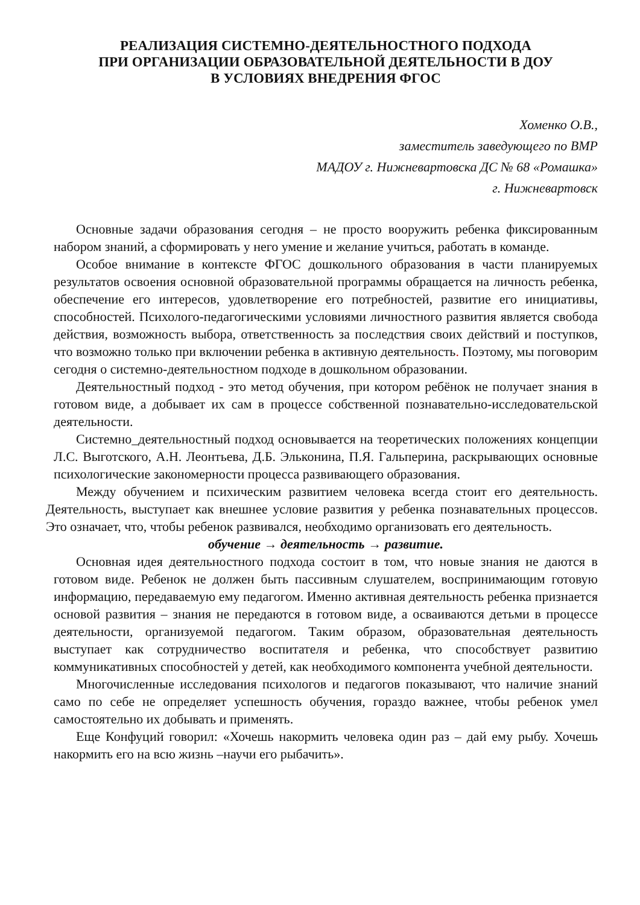РЕАЛИЗАЦИЯ СИСТЕМНО-ДЕЯТЕЛЬНОСТНОГО ПОДХОДА
ПРИ ОРГАНИЗАЦИИ ОБРАЗОВАТЕЛЬНОЙ ДЕЯТЕЛЬНОСТИ В ДОУ
В УСЛОВИЯХ ВНЕДРЕНИЯ ФГОС
Хоменко О.В.,
заместитель заведующего по ВМР
МАДОУ г. Нижневартовска ДС № 68 «Ромашка»
г. Нижневартовск
Основные задачи образования сегодня – не просто вооружить ребенка фиксированным набором знаний, а сформировать у него умение и желание учиться, работать в команде.
Особое внимание в контексте ФГОС дошкольного образования в части планируемых результатов освоения основной образовательной программы обращается на личность ребенка, обеспечение его интересов, удовлетворение его потребностей, развитие его инициативы, способностей. Психолого-педагогическими условиями личностного развития является свобода действия, возможность выбора, ответственность за последствия своих действий и поступков, что возможно только при включении ребенка в активную деятельность. Поэтому, мы поговорим сегодня о системно-деятельностном подходе в дошкольном образовании.
Деятельностный подход - это метод обучения, при котором ребёнок не получает знания в готовом виде, а добывает их сам в процессе собственной познавательно-исследовательской деятельности.
Системно_деятельностный подход основывается на теоретических положениях концепции Л.С. Выготского, А.Н. Леонтьева, Д.Б. Эльконина, П.Я. Гальперина, раскрывающих основные психологические закономерности процесса развивающего образования.
Между обучением и психическим развитием человека всегда стоит его деятельность. Деятельность, выступает как внешнее условие развития у ребенка познавательных процессов. Это означает, что, чтобы ребенок развивался, необходимо организовать его деятельность.
обучение → деятельность → развитие.
Основная идея деятельностного подхода состоит в том, что новые знания не даются в готовом виде. Ребенок не должен быть пассивным слушателем, воспринимающим готовую информацию, передаваемую ему педагогом. Именно активная деятельность ребенка признается основой развития – знания не передаются в готовом виде, а осваиваются детьми в процессе деятельности, организуемой педагогом. Таким образом, образовательная деятельность выступает как сотрудничество воспитателя и ребенка, что способствует развитию коммуникативных способностей у детей, как необходимого компонента учебной деятельности.
Многочисленные исследования психологов и педагогов показывают, что наличие знаний само по себе не определяет успешность обучения, гораздо важнее, чтобы ребенок умел самостоятельно их добывать и применять.
Еще Конфуций говорил: «Хочешь накормить человека один раз – дай ему рыбу. Хочешь накормить его на всю жизнь –научи его рыбачить».